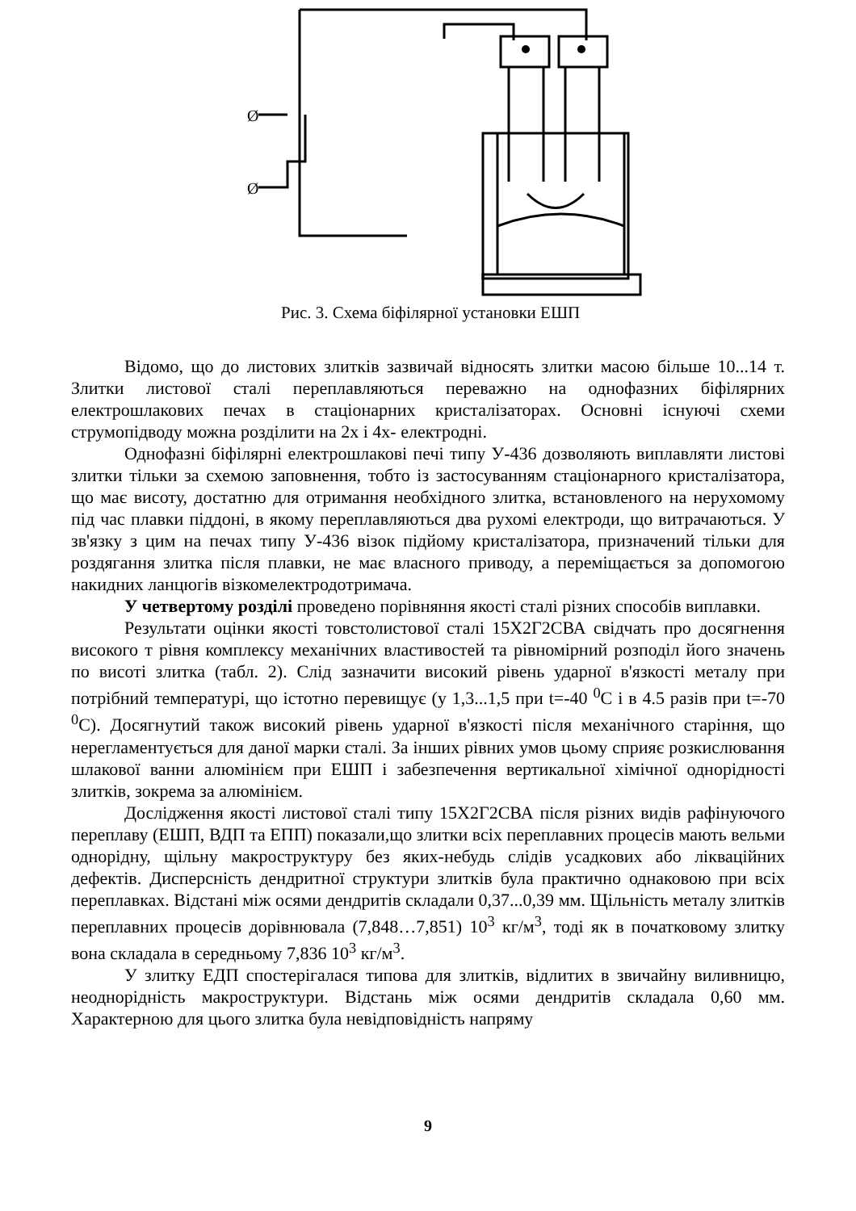Ø
Ø
Рис. 3. Схема біфілярної установки ЕШП
Відомо, що до листових злитків зазвичай відносять злитки масою більше 10...14 т. Злитки листової сталі переплавляються переважно на однофазних біфілярних електрошлакових печах в стаціонарних кристалізаторах. Основні існуючі схеми струмопідводу можна розділити на 2х і 4х- електродні.
Однофазні біфілярні електрошлакові печі типу У-436 дозволяють виплавляти листові злитки тільки за схемою заповнення, тобто із застосуванням стаціонарного кристалізатора, що має висоту, достатню для отримання необхідного злитка, встановленого на нерухомому під час плавки піддоні, в якому переплавляються два рухомі електроди, що витрачаються. У зв'язку з цим на печах типу У-436 візок підйому кристалізатора, призначений тільки для роздягання злитка після плавки, не має власного приводу, а переміщається за допомогою накидних ланцюгів візкомелектродотримача.
У четвертому розділі проведено порівняння якості сталі різних способів виплавки.
Результати оцінки якості товстолистової сталі 15Х2Г2СВА свідчать про досягнення високого т рівня комплексу механічних властивостей та рівномірний розподіл його значень по висоті злитка (табл. 2). Слід зазначити високий рівень ударної в'язкості металу при потрібний температурі, що істотно перевищує (у 1,3...1,5 при t=-40 <sup>0</sup>С і в 4.5 разів при t=-70 <sup>0</sup>С). Досягнутий також високий рівень ударної в'язкості після механічного старіння, що нерегламентується для даної марки сталі. За інших рівних умов цьому сприяє розкислювання шлакової ванни алюмінієм при ЕШП і забезпечення вертикальної хімічної однорідності злитків, зокрема за алюмінієм.
Дослідження якості листової сталі типу 15Х2Г2СВА після різних видів рафінуючого переплаву (ЕШП, ВДП та ЕПП) показали,що злитки всіх переплавних процесів мають вельми однорідну, щільну макроструктуру без яких-небудь слідів усадкових або лікваційних дефектів. Дисперсність дендритної структури злитків була практично однаковою при всіх переплавках. Відстані між осями дендритів складали 0,37...0,39 мм. Щільність металу злитків переплавних процесів дорівнювала (7,848…7,851) 10<sup>3</sup> кг/м<sup>3</sup>, тоді як в початковому злитку вона складала в середньому 7,836 10<sup>3</sup> кг/м<sup>3</sup>.
У злитку ЕДП спостерігалася типова для злитків, відлитих в звичайну виливницю, неоднорідність макроструктури. Відстань між осями дендритів складала 0,60 мм. Характерною для цього злитка була невідповідність напряму
9